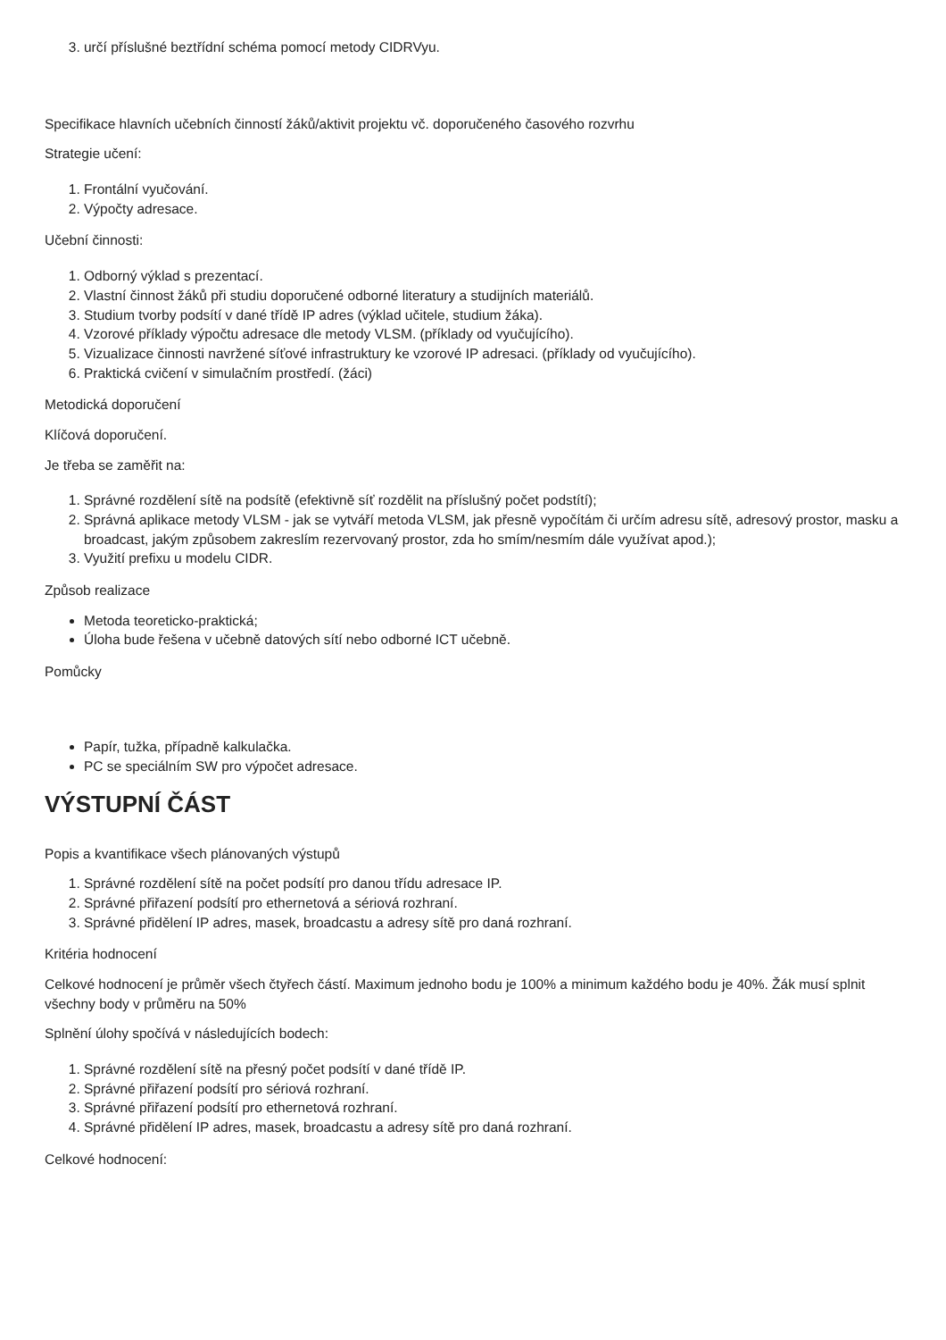3. určí příslušné beztřídní schéma pomocí metody CIDRVyu.
Specifikace hlavních učebních činností žáků/aktivit projektu vč. doporučeného časového rozvrhu
Strategie učení:
1. Frontální vyučování.
2. Výpočty adresace.
Učební činnosti:
1. Odborný výklad s prezentací.
2. Vlastní činnost žáků při studiu doporučené odborné literatury a studijních materiálů.
3. Studium tvorby podsítí v dané třídě IP adres (výklad učitele, studium žáka).
4. Vzorové příklady výpočtu adresace dle metody VLSM. (příklady od vyučujícího).
5. Vizualizace činnosti navržené síťové infrastruktury ke vzorové IP adresaci. (příklady od vyučujícího).
6. Praktická cvičení v simulačním prostředí. (žáci)
Metodická doporučení
Klíčová doporučení.
Je třeba se zaměřit na:
1. Správné rozdělení sítě na podsítě (efektivně síť rozdělit na příslušný počet podstítí);
2. Správná aplikace metody VLSM - jak se vytváří metoda VLSM, jak přesně vypočítám či určím adresu sítě, adresový prostor, masku a broadcast, jakým způsobem zakreslím rezervovaný prostor, zda ho smím/nesmím dále využívat apod.);
3. Využití prefixu u modelu CIDR.
Způsob realizace
Metoda teoreticko-praktická;
Úloha bude řešena v učebně datových sítí nebo odborné ICT učebně.
Pomůcky
Papír, tužka, případně kalkulačka.
PC se speciálním SW pro výpočet adresace.
VÝSTUPNÍ ČÁST
Popis a kvantifikace všech plánovaných výstupů
1. Správné rozdělení sítě na počet podsítí pro danou třídu adresace IP.
2. Správné přiřazení podsítí pro ethernetová a sériová rozhraní.
3. Správné přidělení IP adres, masek, broadcastu a adresy sítě pro daná rozhraní.
Kritéria hodnocení
Celkové hodnocení je průměr všech čtyřech částí. Maximum jednoho bodu je 100% a minimum každého bodu je 40%. Žák musí splnit všechny body v průměru na 50%
Splnění úlohy spočívá v následujících bodech:
1. Správné rozdělení sítě na přesný počet podsítí v dané třídě IP.
2. Správné přiřazení podsítí pro sériová rozhraní.
3. Správné přiřazení podsítí pro ethernetová rozhraní.
4. Správné přidělení IP adres, masek, broadcastu a adresy sítě pro daná rozhraní.
Celkové hodnocení: